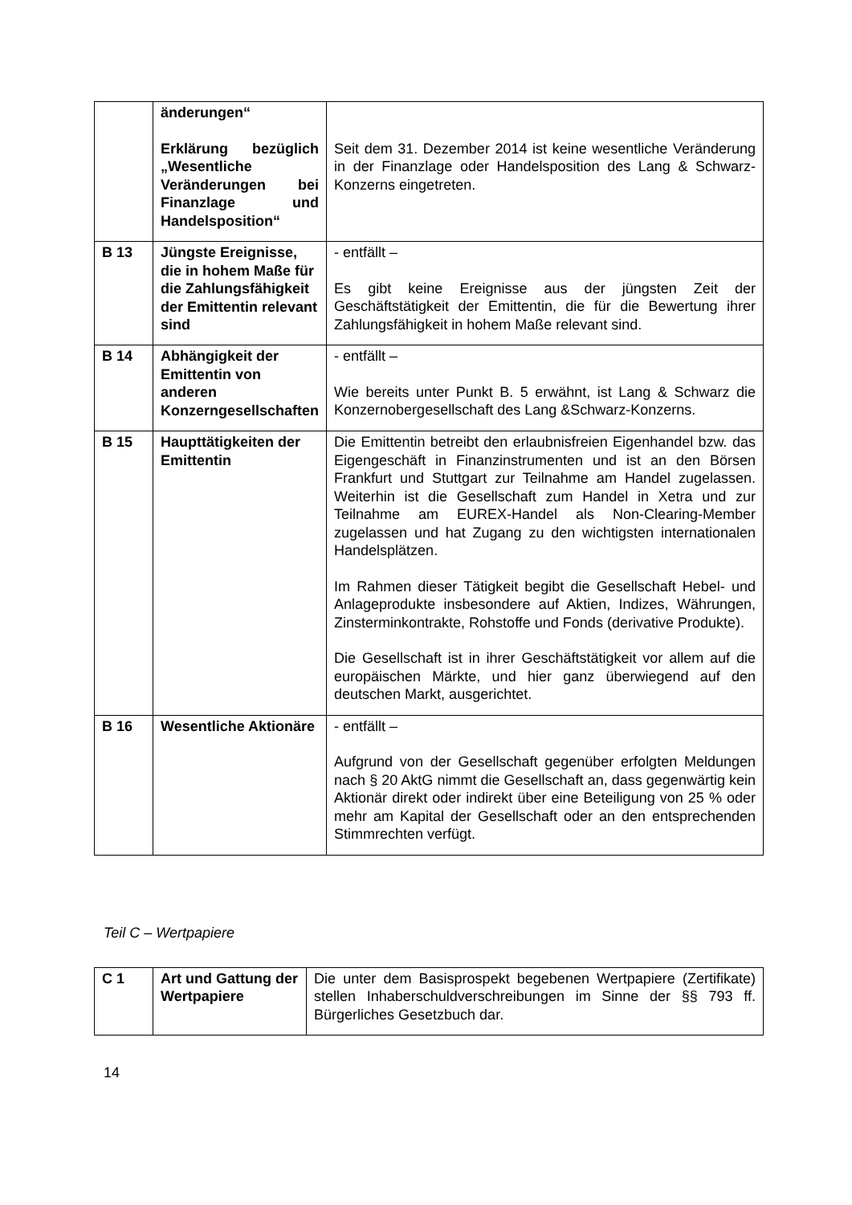| | änderungen“ Erklärung bezüglich „Wesentliche Veränderungen bei Finanzlage und Handelsposition“ | Seit dem 31. Dezember 2014 ist keine wesentliche Veränderung in der Finanzlage oder Handelsposition des Lang & Schwarz-Konzerns eingetreten. |
| B 13 | Jüngste Ereignisse, die in hohem Maße für die Zahlungsfähigkeit der Emittentin relevant sind | - entfällt – Es gibt keine Ereignisse aus der jüngsten Zeit der Geschäftstätigkeit der Emittentin, die für die Bewertung ihrer Zahlungsfähigkeit in hohem Maße relevant sind. |
| B 14 | Abhängigkeit der Emittentin von anderen Konzerngesellschaften | - entfällt – Wie bereits unter Punkt B. 5 erwähnt, ist Lang & Schwarz die Konzernobergesellschaft des Lang &Schwarz-Konzerns. |
| B 15 | Haupttätigkeiten der Emittentin | Die Emittentin betreibt den erlaubnisfreien Eigenhandel bzw. das Eigengeschäft in Finanzinstrumenten und ist an den Börsen Frankfurt und Stuttgart zur Teilnahme am Handel zugelassen. Weiterhin ist die Gesellschaft zum Handel in Xetra und zur Teilnahme am EUREX-Handel als Non-Clearing-Member zugelassen und hat Zugang zu den wichtigsten internationalen Handelsplätzen. Im Rahmen dieser Tätigkeit begibt die Gesellschaft Hebel- und Anlageprodukte insbesondere auf Aktien, Indizes, Währungen, Zinsterminkontrakte, Rohstoffe und Fonds (derivative Produkte). Die Gesellschaft ist in ihrer Geschäftstätigkeit vor allem auf die europäischen Märkte, und hier ganz überwiegend auf den deutschen Markt, ausgerichtet. |
| B 16 | Wesentliche Aktionäre | - entfällt – Aufgrund von der Gesellschaft gegenüber erfolgten Meldungen nach § 20 AktG nimmt die Gesellschaft an, dass gegenwärtig kein Aktionär direkt oder indirekt über eine Beteiligung von 25 % oder mehr am Kapital der Gesellschaft oder an den entsprechenden Stimmrechten verfügt. |
Teil C – Wertpapiere
| C 1 | Art und Gattung der Wertpapiere | Die unter dem Basisprospekt begebenen Wertpapiere (Zertifikate) stellen Inhaberschuldverschreibungen im Sinne der §§ 793 ff. Bürgerliches Gesetzbuch dar. |
14